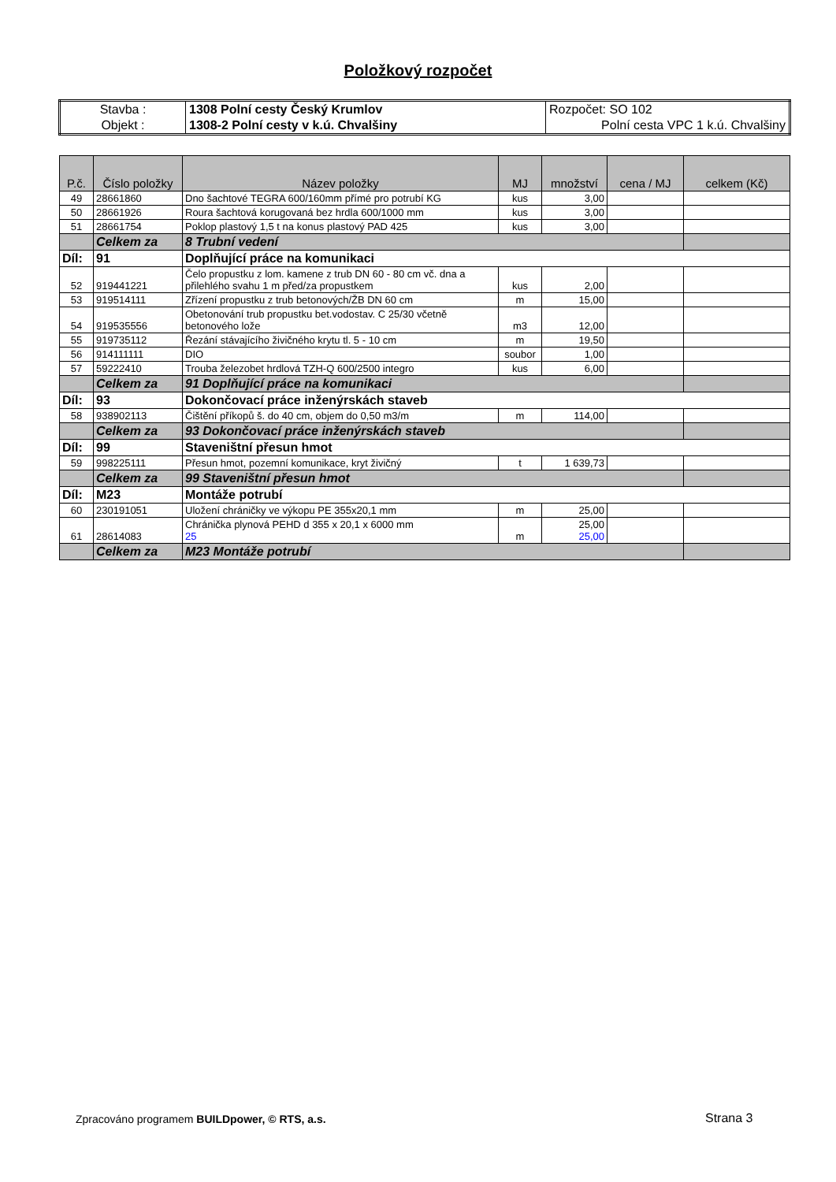Položkový rozpočet
| Stavba : | 1308 Polní cesty Český Krumlov | Rozpočet: SO 102 |
| Objekt : | 1308-2 Polní cesty v k.ú. Chvalšiny | Polní cesta VPC 1 k.ú. Chvalšiny |
| P.č. | Číslo položky | Název položky | MJ | množství | cena / MJ | celkem (Kč) |
| --- | --- | --- | --- | --- | --- | --- |
| 49 | 28661860 | Dno šachtové TEGRA 600/160mm přímé pro potrubí KG | kus | 3,00 | | |
| 50 | 28661926 | Roura šachtová korugovaná bez hrdla 600/1000 mm | kus | 3,00 | | |
| 51 | 28661754 | Poklop plastový 1,5 t na konus plastový PAD 425 | kus | 3,00 | | |
| | Celkem za | 8 Trubní vedení | | | | |
| Díl: | 91 | Doplňující práce na komunikaci | | | | |
| 52 | 919441221 | Čelo propustku z lom. kamene z trub DN 60 - 80 cm vč. dna a přilehlého svahu 1 m před/za propustkem | kus | 2,00 | | |
| 53 | 919514111 | Zřízení propustku z trub betonových/ŽB DN 60 cm | m | 15,00 | | |
| 54 | 919535556 | Obetonování trub propustku bet.vodostav. C 25/30 včetně betonového lože | m3 | 12,00 | | |
| 55 | 919735112 | Řezání stávajícího živičného krytu tl. 5 - 10 cm | m | 19,50 | | |
| 56 | 914111111 | DIO | soubor | 1,00 | | |
| 57 | 59222410 | Trouba železobet hrdlová TZH-Q 600/2500 integro | kus | 6,00 | | |
| | Celkem za | 91 Doplňující práce na komunikaci | | | | |
| Díl: | 93 | Dokončovací práce inženýrskách staveb | | | | |
| 58 | 938902113 | Čištění příkopů š. do 40 cm, objem do 0,50 m3/m | m | 114,00 | | |
| | Celkem za | 93 Dokončovací práce inženýrskách staveb | | | | |
| Díl: | 99 | Staveništní přesun hmot | | | | |
| 59 | 998225111 | Přesun hmot, pozemní komunikace, kryt živičný | t | 1 639,73 | | |
| | Celkem za | 99 Staveništní přesun hmot | | | | |
| Díl: | M23 | Montáže potrubí | | | | |
| 60 | 230191051 | Uložení chráničky ve výkopu PE 355x20,1 mm | m | 25,00 | | |
| 61 | 28614083 | Chránička plynová PEHD d 355 x 20,1 x 6000 mm 25 | m | 25,00 25,00 | | |
| | Celkem za | M23 Montáže potrubí | | | | |
Zpracováno programem BUILDpower, © RTS, a.s.
Strana 3